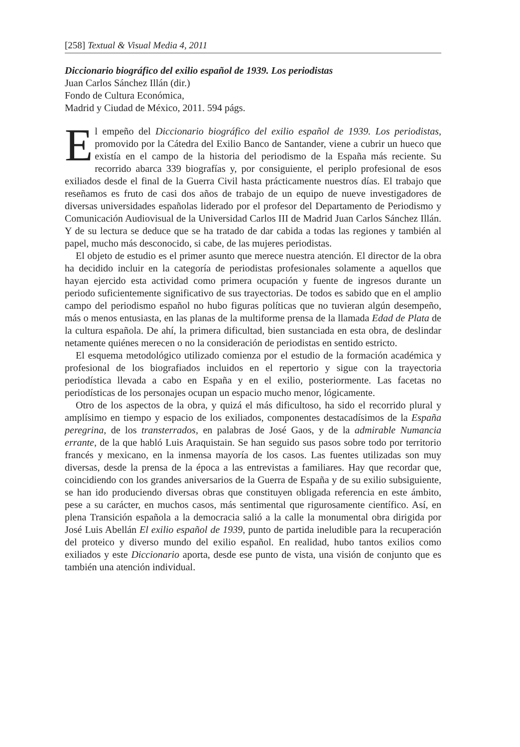[258] Textual & Visual Media 4, 2011
Diccionario biográfico del exilio español de 1939. Los periodistas
Juan Carlos Sánchez Illán (dir.)
Fondo de Cultura Económica,
Madrid y Ciudad de México, 2011. 594 págs.
El empeño del Diccionario biográfico del exilio español de 1939. Los periodistas, promovido por la Cátedra del Exilio Banco de Santander, viene a cubrir un hueco que existía en el campo de la historia del periodismo de la España más reciente. Su recorrido abarca 339 biografías y, por consiguiente, el periplo profesional de esos exiliados desde el final de la Guerra Civil hasta prácticamente nuestros días. El trabajo que reseñamos es fruto de casi dos años de trabajo de un equipo de nueve investigadores de diversas universidades españolas liderado por el profesor del Departamento de Periodismo y Comunicación Audiovisual de la Universidad Carlos III de Madrid Juan Carlos Sánchez Illán. Y de su lectura se deduce que se ha tratado de dar cabida a todas las regiones y también al papel, mucho más desconocido, si cabe, de las mujeres periodistas.
El objeto de estudio es el primer asunto que merece nuestra atención. El director de la obra ha decidido incluir en la categoría de periodistas profesionales solamente a aquellos que hayan ejercido esta actividad como primera ocupación y fuente de ingresos durante un periodo suficientemente significativo de sus trayectorias. De todos es sabido que en el amplio campo del periodismo español no hubo figuras políticas que no tuvieran algún desempeño, más o menos entusiasta, en las planas de la multiforme prensa de la llamada Edad de Plata de la cultura española. De ahí, la primera dificultad, bien sustanciada en esta obra, de deslindar netamente quiénes merecen o no la consideración de periodistas en sentido estricto.
El esquema metodológico utilizado comienza por el estudio de la formación académica y profesional de los biografiados incluidos en el repertorio y sigue con la trayectoria periodística llevada a cabo en España y en el exilio, posteriormente. Las facetas no periodísticas de los personajes ocupan un espacio mucho menor, lógicamente.
Otro de los aspectos de la obra, y quizá el más dificultoso, ha sido el recorrido plural y amplísimo en tiempo y espacio de los exiliados, componentes destacadísimos de la España peregrina, de los transterrados, en palabras de José Gaos, y de la admirable Numancia errante, de la que habló Luis Araquistain. Se han seguido sus pasos sobre todo por territorio francés y mexicano, en la inmensa mayoría de los casos. Las fuentes utilizadas son muy diversas, desde la prensa de la época a las entrevistas a familiares. Hay que recordar que, coincidiendo con los grandes aniversarios de la Guerra de España y de su exilio subsiguiente, se han ido produciendo diversas obras que constituyen obligada referencia en este ámbito, pese a su carácter, en muchos casos, más sentimental que rigurosamente científico. Así, en plena Transición española a la democracia salió a la calle la monumental obra dirigida por José Luis Abellán El exilio español de 1939, punto de partida ineludible para la recuperación del proteico y diverso mundo del exilio español. En realidad, hubo tantos exilios como exiliados y este Diccionario aporta, desde ese punto de vista, una visión de conjunto que es también una atención individual.